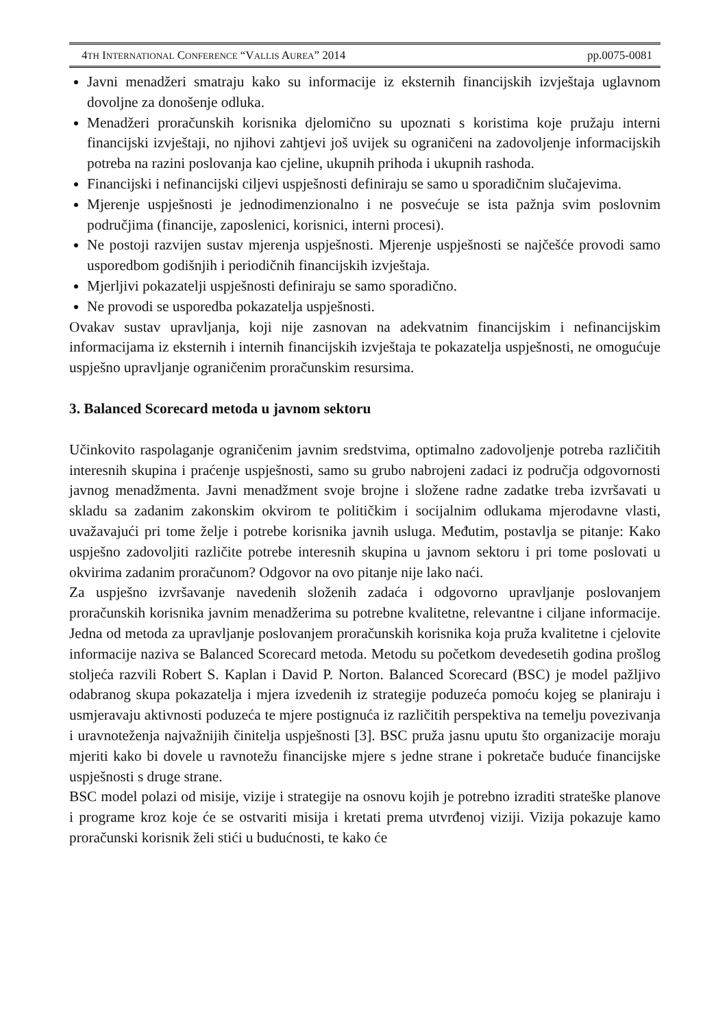4TH INTERNATIONAL CONFERENCE “VALLIS AUREA” 2014 pp.0075-0081
Javni menadžeri smatraju kako su informacije iz eksternih financijskih izvještaja uglavnom dovoljne za donošenje odluka.
Menadžeri proračunskih korisnika djelomično su upoznati s koristima koje pružaju interni financijski izvještaji, no njihovi zahtjevi još uvijek su ograničeni na zadovoljenje informacijskih potreba na razini poslovanja kao cjeline, ukupnih prihoda i ukupnih rashoda.
Financijski i nefinancijski ciljevi uspješnosti definiraju se samo u sporadičnim slučajevima.
Mjerenje uspješnosti je jednodimenzionalno i ne posvećuje se ista pažnja svim poslovnim područjima (financije, zaposlenici, korisnici, interni procesi).
Ne postoji razvijen sustav mjerenja uspješnosti. Mjerenje uspješnosti se najčešće provodi samo usporedbom godišnjih i periodičnih financijskih izvještaja.
Mjerljivi pokazatelji uspješnosti definiraju se samo sporadično.
Ne provodi se usporedba pokazatelja uspješnosti.
Ovakav sustav upravljanja, koji nije zasnovan na adekvatnim financijskim i nefinancijskim informacijama iz eksternih i internih financijskih izvještaja te pokazatelja uspješnosti, ne omogućuje uspješno upravljanje ograničenim proračunskim resursima.
3. Balanced Scorecard metoda u javnom sektoru
Učinkovito raspolaganje ograničenim javnim sredstvima, optimalno zadovoljenje potreba različitih interesnih skupina i praćenje uspješnosti, samo su grubo nabrojeni zadaci iz područja odgovornosti javnog menadžmenta. Javni menadžment svoje brojne i složene radne zadatke treba izvršavati u skladu sa zadanim zakonskim okvirom te političkim i socijalnim odlukama mjerodavne vlasti, uvažavajući pri tome želje i potrebe korisnika javnih usluga. Međutim, postavlja se pitanje: Kako uspješno zadovoljiti različite potrebe interesnih skupina u javnom sektoru i pri tome poslovati u okvirima zadanim proračunom? Odgovor na ovo pitanje nije lako naći.
Za uspješno izvršavanje navedenih složenih zadaća i odgovorno upravljanje poslovanjem proračunskih korisnika javnim menadžerima su potrebne kvalitetne, relevantne i ciljane informacije. Jedna od metoda za upravljanje poslovanjem proračunskih korisnika koja pruža kvalitetne i cjelovite informacije naziva se Balanced Scorecard metoda. Metodu su početkom devedesetih godina prošlog stoljeća razvili Robert S. Kaplan i David P. Norton. Balanced Scorecard (BSC) je model pažljivo odabranog skupa pokazatelja i mjera izvedenih iz strategije poduzeća pomoću kojeg se planiraju i usmjeravaju aktivnosti poduzeća te mjere postignuća iz različitih perspektiva na temelju povezivanja i uravnoteženja najvažnijih činitelja uspješnosti [3]. BSC pruža jasnu uputu što organizacije moraju mjeriti kako bi dovele u ravnotežu financijske mjere s jedne strane i pokretače buduće financijske uspješnosti s druge strane.
BSC model polazi od misije, vizije i strategije na osnovu kojih je potrebno izraditi strateške planove i programe kroz koje će se ostvariti misija i kretati prema utvrđenoj viziji. Vizija pokazuje kamo proračunski korisnik želi stići u budućnosti, te kako će